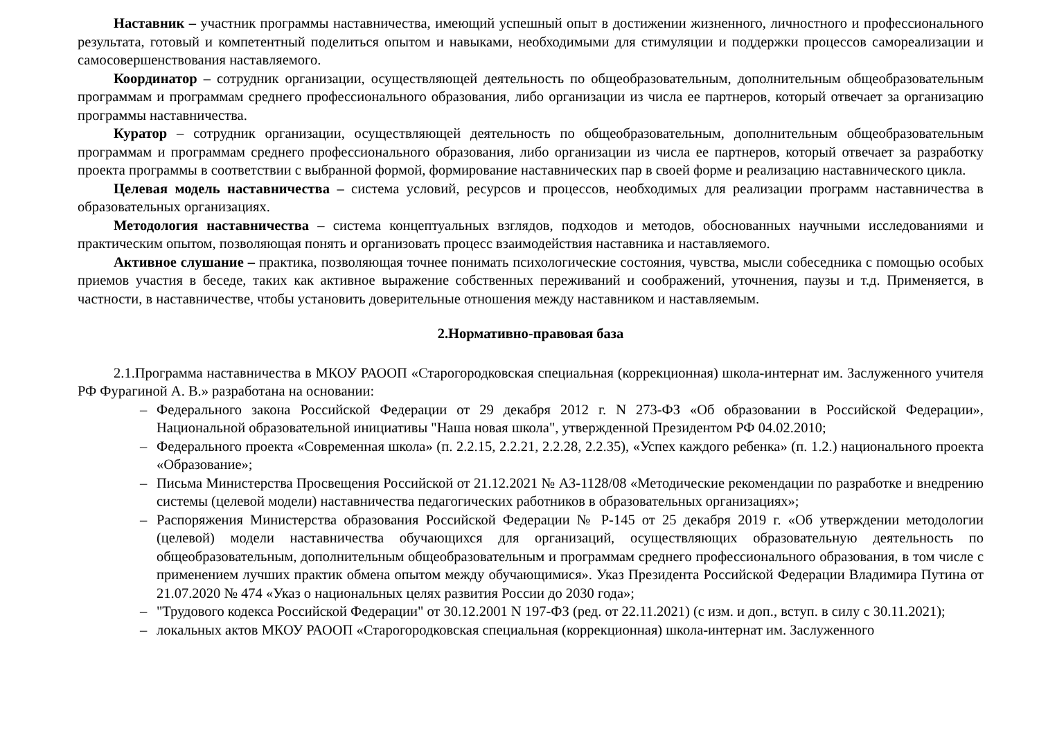Наставник – участник программы наставничества, имеющий успешный опыт в достижении жизненного, личностного и профессионального результата, готовый и компетентный поделиться опытом и навыками, необходимыми для стимуляции и поддержки процессов самореализации и самосовершенствования наставляемого.
Координатор – сотрудник организации, осуществляющей деятельность по общеобразовательным, дополнительным общеобразовательным программам и программам среднего профессионального образования, либо организации из числа ее партнеров, который отвечает за организацию программы наставничества.
Куратор – сотрудник организации, осуществляющей деятельность по общеобразовательным, дополнительным общеобразовательным программам и программам среднего профессионального образования, либо организации из числа ее партнеров, который отвечает за разработку проекта программы в соответствии с выбранной формой, формирование наставнических пар в своей форме и реализацию наставнического цикла.
Целевая модель наставничества – система условий, ресурсов и процессов, необходимых для реализации программ наставничества в образовательных организациях.
Методология наставничества – система концептуальных взглядов, подходов и методов, обоснованных научными исследованиями и практическим опытом, позволяющая понять и организовать процесс взаимодействия наставника и наставляемого.
Активное слушание – практика, позволяющая точнее понимать психологические состояния, чувства, мысли собеседника с помощью особых приемов участия в беседе, таких как активное выражение собственных переживаний и соображений, уточнения, паузы и т.д. Применяется, в частности, в наставничестве, чтобы установить доверительные отношения между наставником и наставляемым.
2.Нормативно-правовая база
2.1.Программа наставничества в МКОУ РАООП «Старогородковская специальная (коррекционная) школа-интернат им. Заслуженного учителя РФ Фурагиной А. В.» разработана на основании:
– Федерального закона Российской Федерации от 29 декабря 2012 г. N 273-ФЗ «Об образовании в Российской Федерации», Национальной образовательной инициативы "Наша новая школа", утвержденной Президентом РФ 04.02.2010;
– Федерального проекта «Современная школа» (п. 2.2.15, 2.2.21, 2.2.28, 2.2.35), «Успех каждого ребенка» (п. 1.2.) национального проекта «Образование»;
– Письма Министерства Просвещения Российской от 21.12.2021 № АЗ-1128/08 «Методические рекомендации по разработке и внедрению системы (целевой модели) наставничества педагогических работников в образовательных организациях»;
– Распоряжения Министерства образования Российской Федерации № Р-145 от 25 декабря 2019 г. «Об утверждении методологии (целевой) модели наставничества обучающихся для организаций, осуществляющих образовательную деятельность по общеобразовательным, дополнительным общеобразовательным и программам среднего профессионального образования, в том числе с применением лучших практик обмена опытом между обучающимися». Указ Президента Российской Федерации Владимира Путина от 21.07.2020 № 474 «Указ о национальных целях развития России до 2030 года»;
– "Трудового кодекса Российской Федерации" от 30.12.2001 N 197-ФЗ (ред. от 22.11.2021) (с изм. и доп., вступ. в силу с 30.11.2021);
– локальных актов МКОУ РАООП «Старогородковская специальная (коррекционная) школа-интернат им. Заслуженного